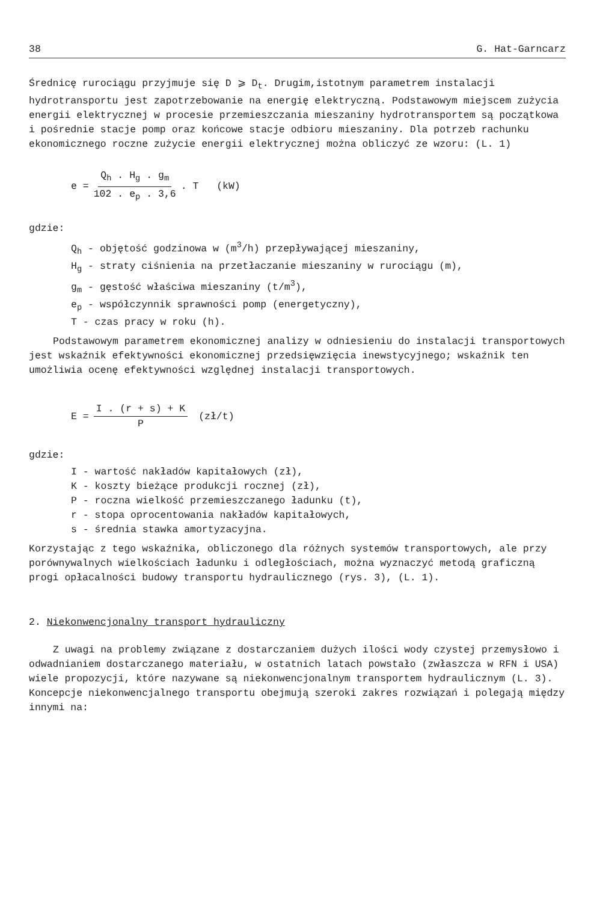38 G. Hat-Garncarz
Średnicę rurociągu przyjmuje się D ⩾ D<sub>t</sub>. Drugim,istotnym parametrem instalacji hydrotransportu jest zapotrzebowanie na energię elektryczną. Podstawowym miejscem zużycia energii elektrycznej w procesie przemieszczania mieszaniny hydrotransportem są początkowa i pośrednie stacje pomp oraz końcowe stacje odbioru mieszaniny. Dla potrzeb rachunku ekonomicznego roczne zużycie energii elektrycznej można obliczyć ze wzoru: (L. 1)
e = Q<sub>h</sub> . H<sub>g</sub> . g<sub>m</sub> 102 . e<sub>p</sub> . 3,6. T (kW)
gdzie:
Q<sub>h</sub> - objętość godzinowa w (m<sup>3</sup>/h) przepływającej mieszaniny,
H<sub>g</sub> - straty ciśnienia na przetłaczanie mieszaniny w rurociągu (m),
g<sub>m</sub> - gęstość właściwa mieszaniny (t/m<sup>3</sup>),
e<sub>p</sub> - współczynnik sprawności pomp (energetyczny),
T - czas pracy w roku (h).
Podstawowym parametrem ekonomicznej analizy w odniesieniu do instalacji transportowych jest wskaźnik efektywności ekonomicznej przedsięwzięcia inewstycyjnego; wskaźnik ten umożliwia ocenę efektywności względnej instalacji transportowych.
E = I . (r + s) + K P (zł/t)
gdzie:
I - wartość nakładów kapitałowych (zł),
K - koszty bieżące produkcji rocznej (zł),
P - roczna wielkość przemieszczanego ładunku (t),
r - stopa oprocentowania nakładów kapitałowych,
s - średnia stawka amortyzacyjna.
Korzystając z tego wskaźnika, obliczonego dla różnych systemów transportowych, ale przy porównywalnych wielkościach ładunku i odległościach, można wyznaczyć metodą graficzną progi opłacalności budowy transportu hydraulicznego (rys. 3), (L. 1).
2. Niekonwencjonalny transport hydrauliczny
Z uwagi na problemy związane z dostarczaniem dużych ilości wody czystej przemysłowo i odwadnianiem dostarczanego materiału, w ostatnich latach powstało (zwłaszcza w RFN i USA) wiele propozycji, które nazywane są niekonwencjonalnym transportem hydraulicznym (L. 3). Koncepcje niekonwencjalnego transportu obejmują szeroki zakres rozwiązań i polegają między innymi na: